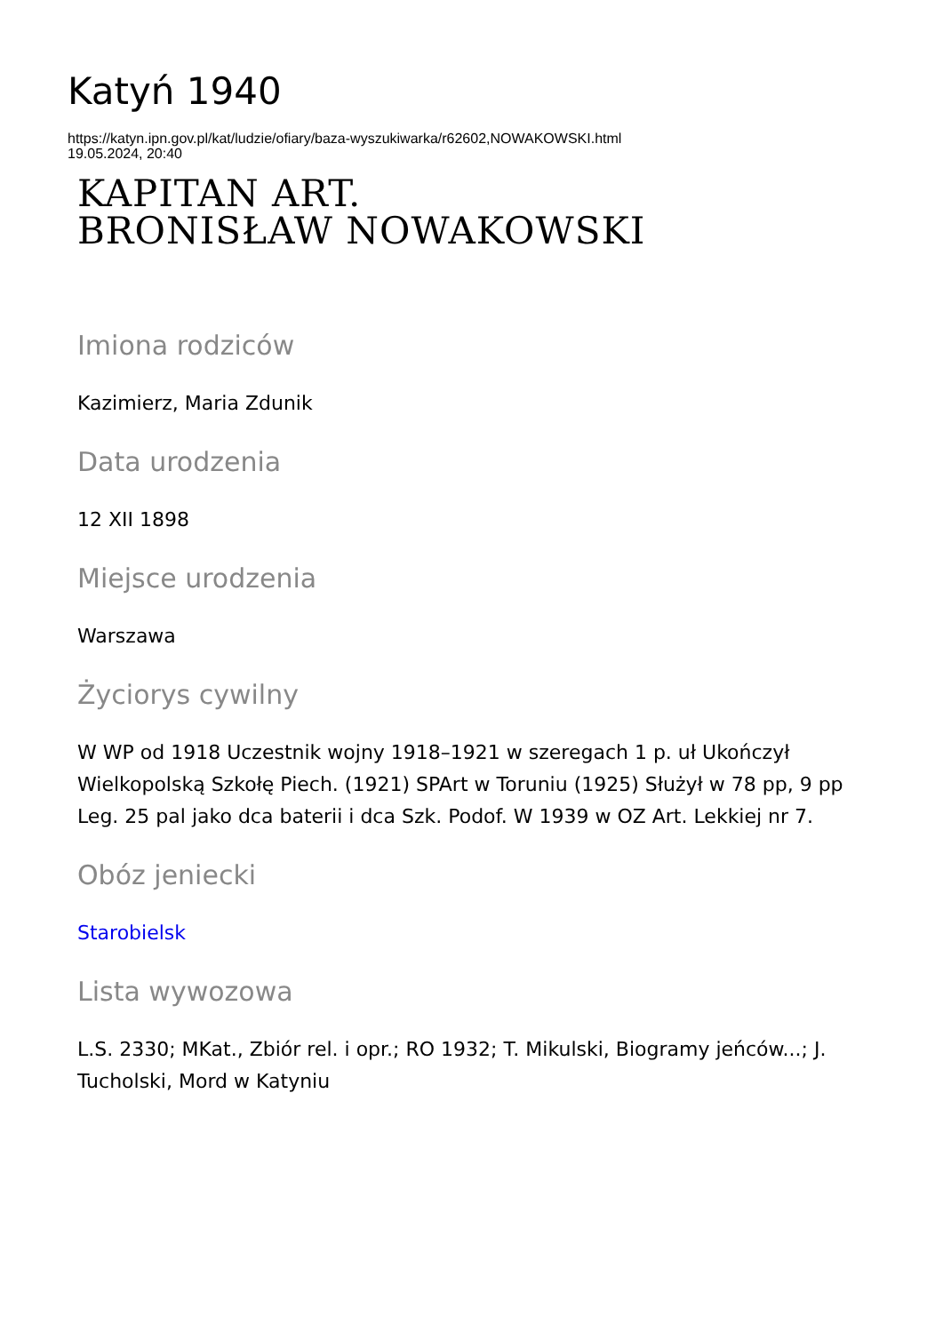Katyń 1940
https://katyn.ipn.gov.pl/kat/ludzie/ofiary/baza-wyszukiwarka/r62602,NOWAKOWSKI.html
19.05.2024, 20:40
KAPITAN ART.
BRONISŁAW NOWAKOWSKI
Imiona rodziców
Kazimierz, Maria Zdunik
Data urodzenia
12 XII 1898
Miejsce urodzenia
Warszawa
Życiorys cywilny
W WP od 1918 Uczestnik wojny 1918–1921 w szeregach 1 p. uł Ukończył Wielkopolską Szkołę Piech. (1921) SPArt w Toruniu (1925) Służył w 78 pp, 9 pp Leg. 25 pal jako dca baterii i dca Szk. Podof. W 1939 w OZ Art. Lekkiej nr 7.
Obóz jeniecki
Starobielsk
Lista wywozowa
L.S. 2330; MKat., Zbiór rel. i opr.; RO 1932; T. Mikulski, Biogramy jeńców...; J. Tucholski, Mord w Katyniu